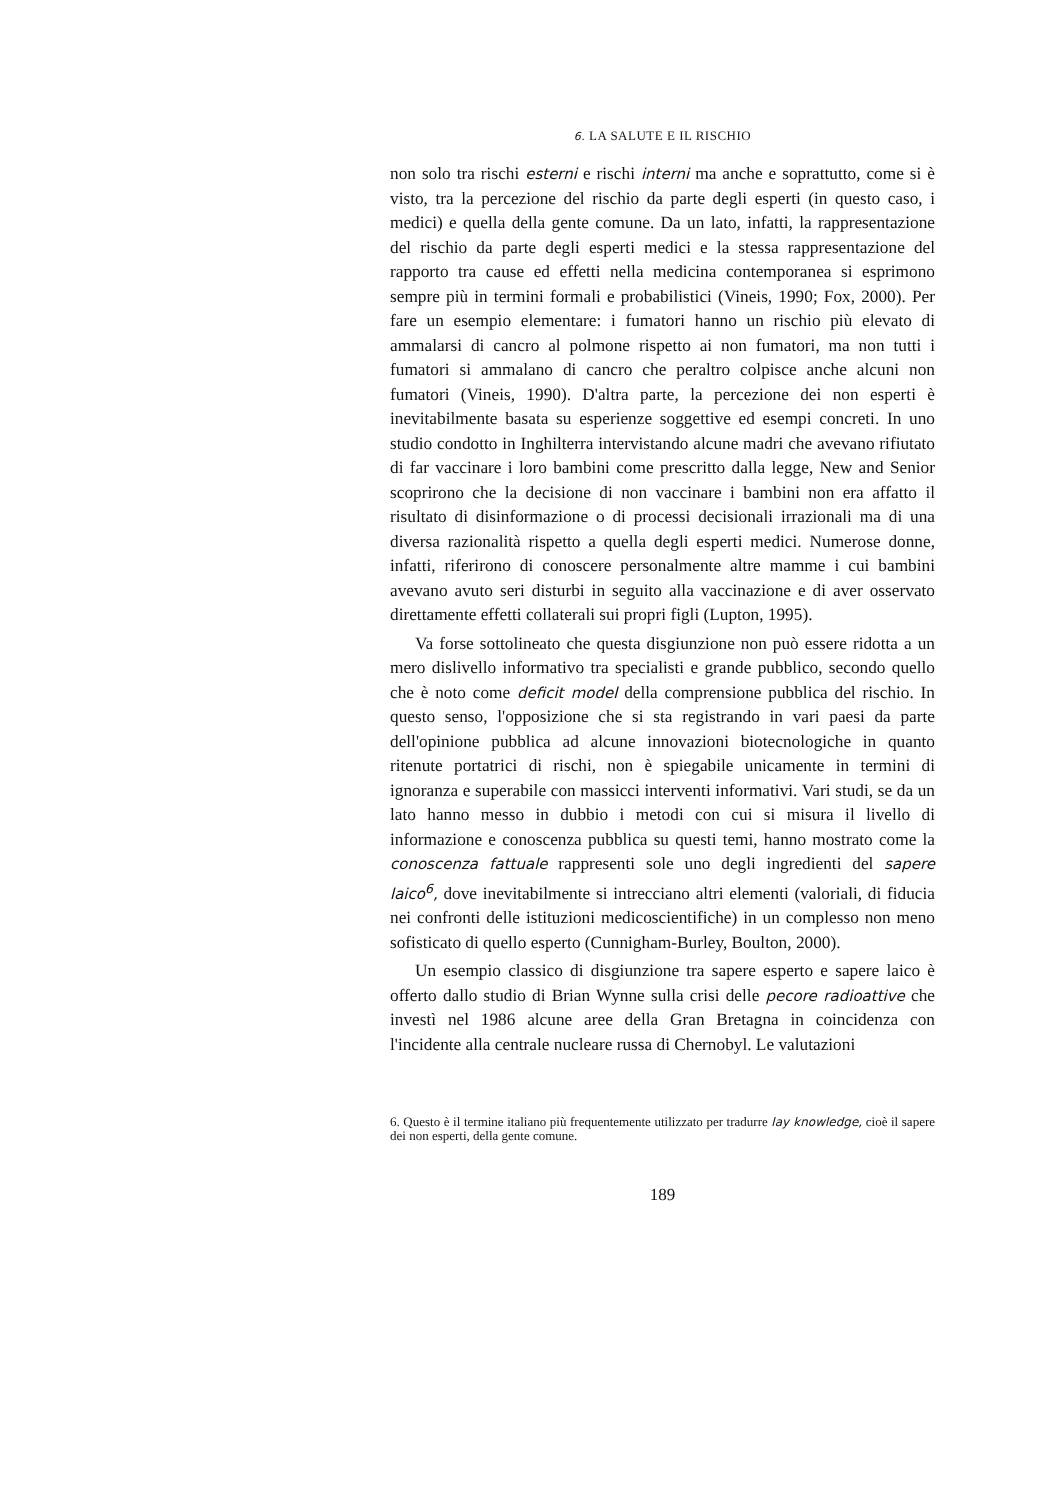6. LA SALUTE E IL RISCHIO
non solo tra rischi esterni e rischi interni ma anche e soprattutto, come si è visto, tra la percezione del rischio da parte degli esperti (in questo caso, i medici) e quella della gente comune. Da un lato, infatti, la rappresentazione del rischio da parte degli esperti medici e la stessa rappresentazione del rapporto tra cause ed effetti nella medicina contemporanea si esprimono sempre più in termini formali e probabilistici (Vineis, 1990; Fox, 2000). Per fare un esempio elementare: i fumatori hanno un rischio più elevato di ammalarsi di cancro al polmone rispetto ai non fumatori, ma non tutti i fumatori si ammalano di cancro che peraltro colpisce anche alcuni non fumatori (Vineis, 1990). D'altra parte, la percezione dei non esperti è inevitabilmente basata su esperienze soggettive ed esempi concreti. In uno studio condotto in Inghilterra intervistando alcune madri che avevano rifiutato di far vaccinare i loro bambini come prescritto dalla legge, New and Senior scoprirono che la decisione di non vaccinare i bambini non era affatto il risultato di disinformazione o di processi decisionali irrazionali ma di una diversa razionalità rispetto a quella degli esperti medici. Numerose donne, infatti, riferirono di conoscere personalmente altre mamme i cui bambini avevano avuto seri disturbi in seguito alla vaccinazione e di aver osservato direttamente effetti collaterali sui propri figli (Lupton, 1995).
Va forse sottolineato che questa disgiunzione non può essere ridotta a un mero dislivello informativo tra specialisti e grande pubblico, secondo quello che è noto come deficit model della comprensione pubblica del rischio. In questo senso, l'opposizione che si sta registrando in vari paesi da parte dell'opinione pubblica ad alcune innovazioni biotecnologiche in quanto ritenute portatrici di rischi, non è spiegabile unicamente in termini di ignoranza e superabile con massicci interventi informativi. Vari studi, se da un lato hanno messo in dubbio i metodi con cui si misura il livello di informazione e conoscenza pubblica su questi temi, hanno mostrato come la conoscenza fattuale rappresenti sole uno degli ingredienti del sapere laico<sup>6</sup>, dove inevitabilmente si intrecciano altri elementi (valoriali, di fiducia nei confronti delle istituzioni medicoscientifiche) in un complesso non meno sofisticato di quello esperto (Cunnigham-Burley, Boulton, 2000).
Un esempio classico di disgiunzione tra sapere esperto e sapere laico è offerto dallo studio di Brian Wynne sulla crisi delle pecore radioattive che investì nel 1986 alcune aree della Gran Bretagna in coincidenza con l'incidente alla centrale nucleare russa di Chernobyl. Le valutazioni
6. Questo è il termine italiano più frequentemente utilizzato per tradurre lay knowledge, cioè il sapere dei non esperti, della gente comune.
189